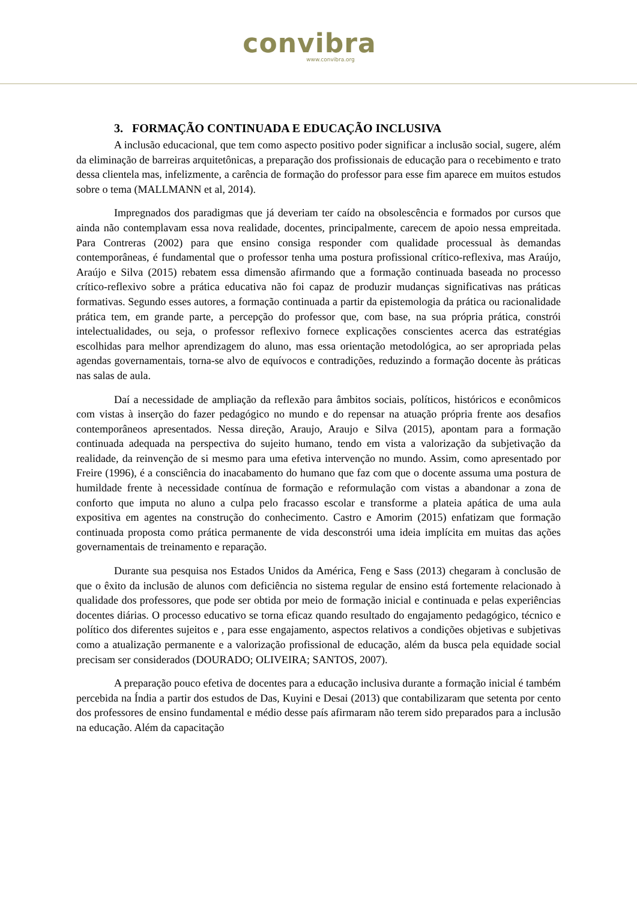convibra
www.convibra.org
3. FORMAÇÃO CONTINUADA E EDUCAÇÃO INCLUSIVA
A inclusão educacional, que tem como aspecto positivo poder significar a inclusão social, sugere, além da eliminação de barreiras arquitetônicas, a preparação dos profissionais de educação para o recebimento e trato dessa clientela mas, infelizmente, a carência de formação do professor para esse fim aparece em muitos estudos sobre o tema (MALLMANN et al, 2014).
Impregnados dos paradigmas que já deveriam ter caído na obsolescência e formados por cursos que ainda não contemplavam essa nova realidade, docentes, principalmente, carecem de apoio nessa empreitada. Para Contreras (2002) para que ensino consiga responder com qualidade processual às demandas contemporâneas, é fundamental que o professor tenha uma postura profissional crítico-reflexiva, mas Araújo, Araújo e Silva (2015) rebatem essa dimensão afirmando que a formação continuada baseada no processo crítico-reflexivo sobre a prática educativa não foi capaz de produzir mudanças significativas nas práticas formativas. Segundo esses autores, a formação continuada a partir da epistemologia da prática ou racionalidade prática tem, em grande parte, a percepção do professor que, com base, na sua própria prática, constrói intelectualidades, ou seja, o professor reflexivo fornece explicações conscientes acerca das estratégias escolhidas para melhor aprendizagem do aluno, mas essa orientação metodológica, ao ser apropriada pelas agendas governamentais, torna-se alvo de equívocos e contradições, reduzindo a formação docente às práticas nas salas de aula.
Daí a necessidade de ampliação da reflexão para âmbitos sociais, políticos, históricos e econômicos com vistas à inserção do fazer pedagógico no mundo e do repensar na atuação própria frente aos desafios contemporâneos apresentados. Nessa direção, Araujo, Araujo e Silva (2015), apontam para a formação continuada adequada na perspectiva do sujeito humano, tendo em vista a valorização da subjetivação da realidade, da reinvenção de si mesmo para uma efetiva intervenção no mundo. Assim, como apresentado por Freire (1996), é a consciência do inacabamento do humano que faz com que o docente assuma uma postura de humildade frente à necessidade contínua de formação e reformulação com vistas a abandonar a zona de conforto que imputa no aluno a culpa pelo fracasso escolar e transforme a plateia apática de uma aula expositiva em agentes na construção do conhecimento. Castro e Amorim (2015) enfatizam que formação continuada proposta como prática permanente de vida desconstrói uma ideia implícita em muitas das ações governamentais de treinamento e reparação.
Durante sua pesquisa nos Estados Unidos da América, Feng e Sass (2013) chegaram à conclusão de que o êxito da inclusão de alunos com deficiência no sistema regular de ensino está fortemente relacionado à qualidade dos professores, que pode ser obtida por meio de formação inicial e continuada e pelas experiências docentes diárias. O processo educativo se torna eficaz quando resultado do engajamento pedagógico, técnico e político dos diferentes sujeitos e , para esse engajamento, aspectos relativos a condições objetivas e subjetivas como a atualização permanente e a valorização profissional de educação, além da busca pela equidade social precisam ser considerados (DOURADO; OLIVEIRA; SANTOS, 2007).
A preparação pouco efetiva de docentes para a educação inclusiva durante a formação inicial é também percebida na Índia a partir dos estudos de Das, Kuyini e Desai (2013) que contabilizaram que setenta por cento dos professores de ensino fundamental e médio desse país afirmaram não terem sido preparados para a inclusão na educação. Além da capacitação